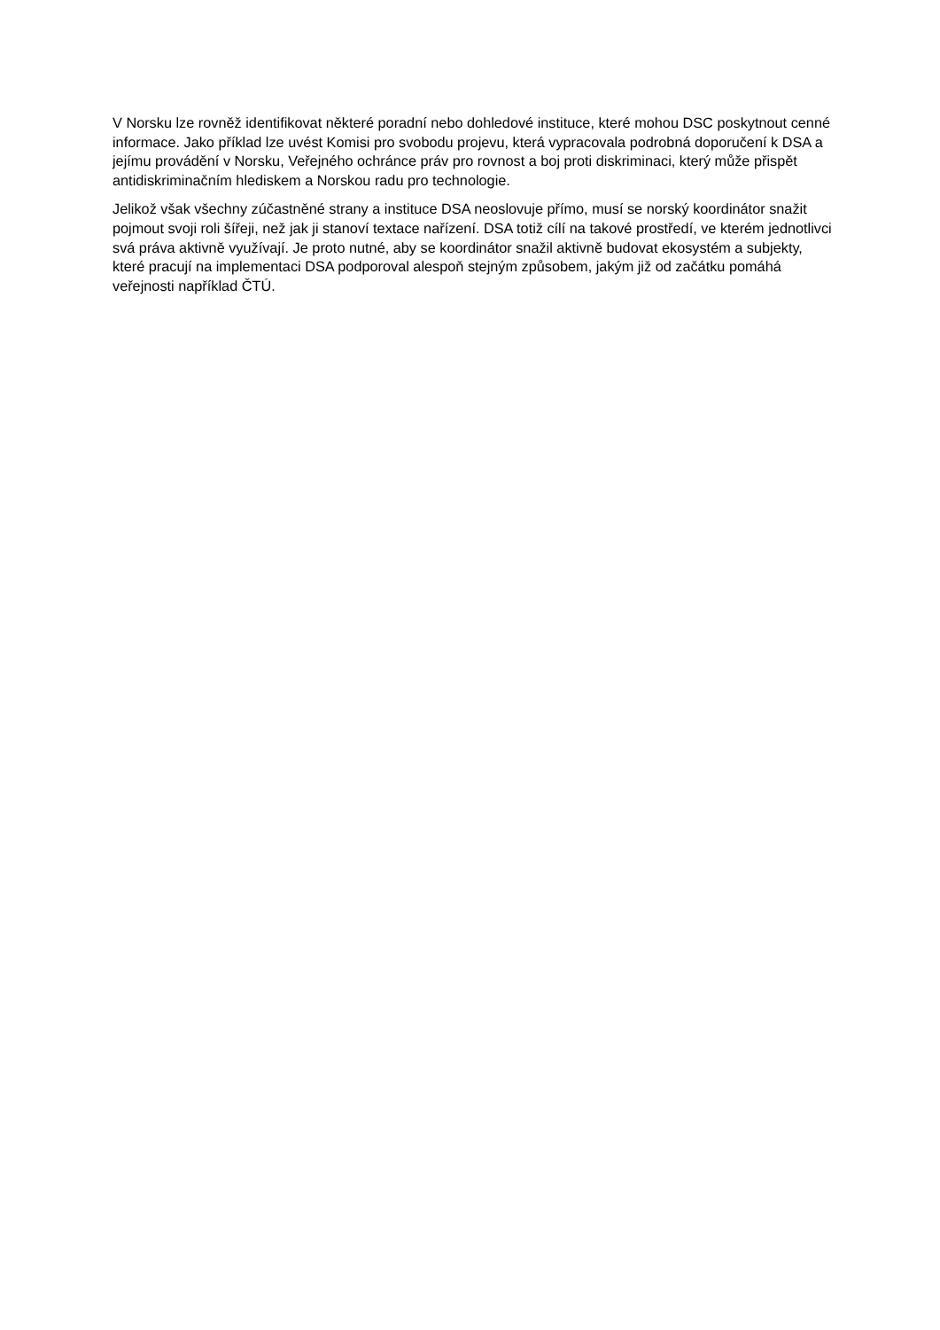V Norsku lze rovněž identifikovat některé poradní nebo dohledové instituce, které mohou DSC poskytnout cenné informace. Jako příklad lze uvést Komisi pro svobodu projevu, která vypracovala podrobná doporučení k DSA a jejímu provádění v Norsku, Veřejného ochránce práv pro rovnost a boj proti diskriminaci, který může přispět antidiskriminačním hlediskem a Norskou radu pro technologie.
Jelikož však všechny zúčastněné strany a instituce DSA neoslovuje přímo, musí se norský koordinátor snažit pojmout svoji roli šířeji, než jak ji stanoví textace nařízení. DSA totiž cílí na takové prostředí, ve kterém jednotlivci svá práva aktivně využívají. Je proto nutné, aby se koordinátor snažil aktivně budovat ekosystém a subjekty, které pracují na implementaci DSA podporoval alespoň stejným způsobem, jakým již od začátku pomáhá veřejnosti například ČTÚ.